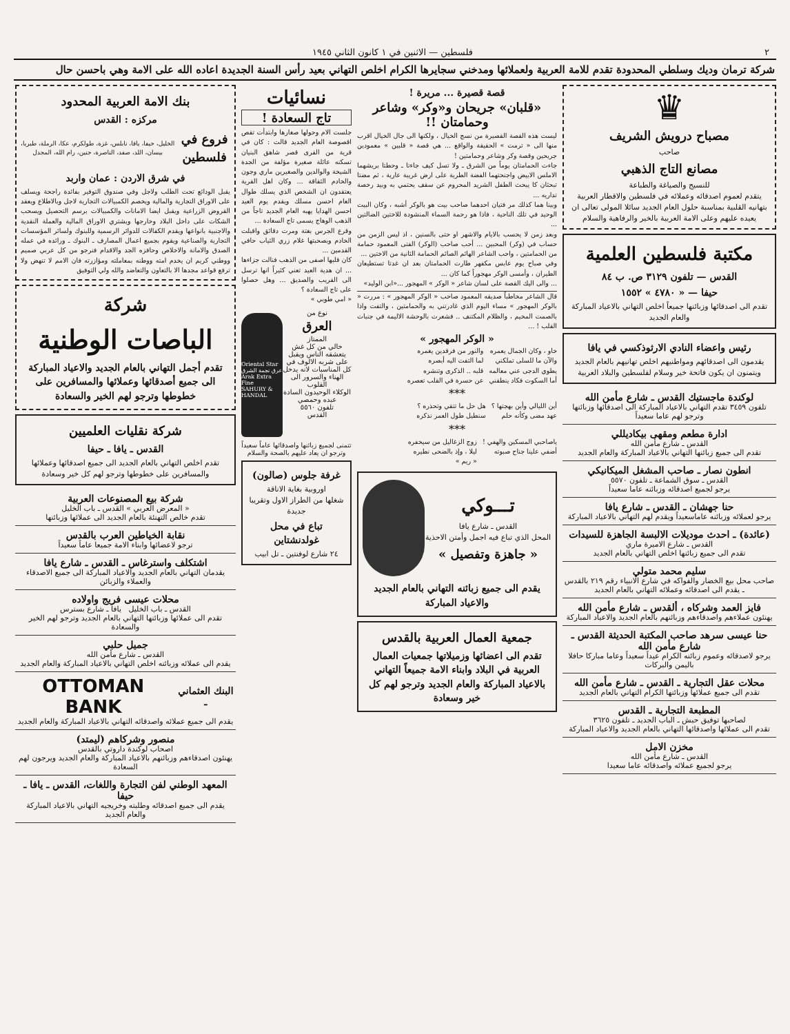٢ فلسطين — الاثنين في ١ كانون الثاني ١٩٤٥
شركة ترمان وديك وسلطي المحدودة تقدم للامة العربية ولعملائها ومدخني سجايرها الكرام اخلص التهاني بعيد رأس السنة الجديدة اعاده الله على الامة وهي باحسن حال
♛
مصباح درويش الشريف
صاحب
مصانع التاج الذهبي
للنسيج والصياغة والطباعة
يتقدم لعموم اصدقائه وعملائه في فلسطين والاقطار العربية بتهانيه القلبية بمناسبة حلول العام الجديد سائلا المولى تعالى ان يعيده عليهم وعلى الامة العربية بالخير والرفاهية والسلام
مكتبة فلسطين العلمية
القدس — تلفون ٣١٢٩ ص. ب ٨٤
حيفا — « ٤٧٨٠ » ١٥٥٢
تقدم الى اصدقائها وزبائنها جميعاً اخلص التهاني بالاعياد المباركة والعام الجديد
رئيس واعضاء النادي الارثوذكسي في يافا
يقدمون الى اصدقائهم ومواطنيهم اخلص تهانيهم بالعام الجديد ويتمنون ان يكون فاتحة خير وسلام لفلسطين والبلاد العربية
لوكندة ماجستيك القدس ـ شارع مأمن الله
تلفون ٣٤٥٩ تقدم التهاني بالاعياد المباركة الى اصدقائها وزبائنها وترجو لهم عاما سعيداً
ادارة مطعم ومقهى بيكاديللي
القدس ـ شارع مأمن الله
تقدم الى جميع زبائنها التهاني بالاعياد المباركة والعام الجديد
انطون نصار ـ صاحب المشغل الميكانيكي
القدس ـ سوق الشماعة ـ تلفون ٥٥٧٠
يرجو لجميع اصدقائه وزبائنه عاما سعيداً
حنا جهشان ـ القدس ـ شارع يافا
يرجو لعملائه وزبائنه عاماسعيداً ويقدم لهم التهاني بالاعياد المباركة
(عائدة) ـ احدث موديلات الالبسة الجاهزة للسيدات
القدس ـ شارع الاميرة ماري
تقدم الى جميع زبائنها اخلص التهاني بالعام الجديد
سليم محمد متولي
صاحب محل بيع الخضار والفواكه في شارع الانبياء رقم ٢١٩ بالقدس ـ يقدم الى اصدقائه وعملائه التهاني بالعام الجديد
فايز العمد وشركاه ، ألقدس ـ شارع مأمن الله
يهنئون عملاءهم واصدقاءهم وزبائنهم بالعام الجديد والاعياد المباركة
حنا عيسى سرهد صاحب المكتبة الحديثة القدس ـ شارع مأمن الله
يرجو لاصدقائه وعموم زبائنه الكرام عيداً سعيداً وعاما مباركا حافلا باليمن والبركات
محلات عقل التجارية ـ القدس ـ شارع مأمن الله
تقدم الى جميع عملائها وزبائنها الكرام التهاني بالعام الجديد
المطبعة التجارية ـ القدس
لصاحبها توفيق حبش ـ الباب الجديد ـ تلفون ٣٦٢٥
تقدم الى عملائها واصدقائها التهاني بالعام الجديد والاعياد المباركة
مخزن الامل
القدس ـ شارع مأمن الله
يرجو لجميع عملائه واصدقائه عاما سعيدا
قصة قصيرة ... مريرة !
«قلبان» جريحان و«وكر» وشاعر وحمامتان !!
ليست هذه القصة القصيرة من نسج الخيال ، ولكنها الى جال الخيال اقرب منها الى « ترمت » الحقيقة والواقع ... هي قصة « قلبين » معمودين جريحين وقصة وكر وشاعر وحمامتين !
جاءت الحمامتان يوماً من الشرق ـ ولا تسل كيف جاءتا ـ وحطتا بريشهما الاملس الابيض واجنحتهما الفضة الطرية على ارض غريبة عارية ، ثم مضتا تبحثان كا يبحث الطفل الشريد المحروم عن سقف يحتمي به وبيد رخصة تداريه ...
وبينا هما كذلك مر فتيان احدهما صاحب بيت هو بالوكر أشبه ، وكان البيت الوحيد في تلك الناحية ، فاذا هو رحمة السماء المنشودة للاختين الضالتين ...
وبعد زمن لا يحسب بالايام والاشهر او حتى بالسنين ، اذ ليس الزمن من حساب في (وكر) المحبين ... أحب صاحب (الوكر) الفتى المعمود حمامة من الحمامتين ، واحب الشاعر الهائم الصائم الحمامة الثانية من الاختين ...
وفي صباح يوم عابس مكفهر طارت الحمامتان بعد ان غدتا تستطيعان الطيران ، وأمسى الوكر مهجوراً كما كان ...
... والى اليك القصة على لسان شاعر « الوكر » المهجور ...«ابن الوليد»
قال الشاعر مخاطباً صديقه المعمود صاحب « الوكر المهجور » : مررت « بالوكر المهجور » مساء اليوم الذي غادرتني به والحمامتين ، والتفت واذا بالصمت المخيم ، والظلام المكتنف .. فشعرت بالوحشة الاليمة في جنبات القلب ! ...
« الوكر المهجور »
خاو ، وكان الجمال يعمره
والآن ما للسلى تملكني
يطوي الدجى عني معالمه
أما السكوت فكاد ينطقني
والنور من فرقدين يغمره
لما التفت اليه أبصره
قلبه .. الذكرى وتنشره
عن حسرة في القلب تعصره
***
أين الليالي وأين بهجتها ؟
عهد مضى وكأنه حلم
هل حل ما تتقي وتحذره ؟
سنطيل طول العمر نذكره
***
ياصاحبي المسكين والهفي !
أضفي علينا جناح صبوته
زوج الزغاليل من سيخفره
ليلا ، وإذ بالضحى نطيره
« ريم »
تـــوكي
القدس ـ شارع يافا
المحل الذي تباع فيه اجمل وأمتن الاحذية
« جاهزة وتفصيل »
يقدم الى جميع زبائنه التهاني بالعام الجديد والاعياد المباركة
جمعية العمال العربية بالقدس
تقدم الى اعضائها وزميلاتها جمعيات العمال العربية في البلاد وابناء الامة جميعاً التهاني بالاعياد المباركة والعام الجديد وترجو لهم كل خير وسعادة
نسائيات
تاج السعادة !
جلست الام وحولها صغارها وابتدأت تقص اقصوصة العام الجديد قالت : كان في قرية من القرى قصر شاهق البنيان تسكنه عائلة صغيرة مؤلفة من الجدة الشيخة والوالدين والصغيرين ماري وجون والخادم الثقاقة ... وكان اهل القرية يعتقدون ان الشخص الذي يسلك طوال العام احسن مسلك ويقدم يوم العيد احسن الهدايا يهبه العام الجديد تاجاً من الذهب الوهاج يسمى تاج السعادة ...
وقرع الجرس بغتة ومرت دقائق واقبلت الخادم وبصحبتها غلام زري الثياب حافي القدمين ...
كان قلبها اصفى من الذهب فنالت جزاءها ... ان هدية العيد تعني كثيراً انها ترسل الى القريب والصديق ... وهل حصلوا على تاج السعادة ؟
« امي طوبي »
نوع من
العرق
الممتاز
خالي من كل غش يتعشقه الناس ويقبل على شربه الالوف في كل المناسبات لانه يدخل الهناء والسرور الى القلوب
الوكلاء الوحيدون السادة
عبده وحمصي
تلفون ٥٥٦٠
القدس
Oriental Star
عرق نجمة الشرق
Arak Extra Fine
SAHURY & HANDAL
تتمنى لجميع زبائنها واصدقائها عاماً سعيداً وترجو ان يعاد عليهم بالصحة والسلام
غرفة جلوس (صالون)
اوروبية بغاية الاناقة
شغلها من الطراز الاول وتقريبا جديدة
تباع في محل غولدنشتاين
٢٤ شارع لوفنتين ـ تل ابيب
بنك الامة العربية المحدود
مركزه : القدس
فروع في فلسطين
الخليل، حيفا، يافا، نابلس، غزة، طولكرم، عكا، الرملة، طبريا، بيسان، اللد، صفد، الناصرة، جنين، رام الله، المجدل
في شرق الاردن : عمان واربد
يقبل الودائع تحت الطلب ولاجل وفي صندوق التوفير بفائدة راجحة ويسلف على الاوراق التجارية والمالية ويخصم الكمبيالات التجارية لاجل وبالاطلاع ويعقد القروض الزراعية ويقبل ايضا الامانات والكمبيالات برسم التحصيل ويسحب الشكات على داخل البلاد وخارجها ويشتري الاوراق المالية والعملة النقدية والاجنبية بانواعها ويقدم الكفالات للدوائر الرسمية وللبنوك ولسائر المؤسسات التجارية والصناعية ويقوم بجميع اعمال المصارف ـ البنوك ـ ورائده في عمله الصدق والامانة والاخلاص وحافزه الجد والاقدام فنرجو من كل عربي صميم ووطني كريم ان يخدم امته ووطنه بمعاملته ومؤازرته فان الامم لا تنهض ولا ترفع قواعد مجدها الا بالتعاون والتعاضد والله ولي التوفيق
شركة
الباصات الوطنية
تقدم أجمل التهاني بالعام الجديد والاعياد المباركة الى جميع أصدقائها وعملائها والمسافرين على خطوطها وترجو لهم الخير والسعادة
شركة نقليات العلميين
القدس ـ يافا ـ حيفا
تقدم اخلص التهاني بالعام الجديد الى جميع اصدقائها وعملائها والمسافرين على خطوطها وترجو لهم كل خير وسعادة
شركة بيع المصنوعات العربية
« المعرض العربي » القدس ـ باب الخليل
تقدم خالص التهنئة بالعام الجديد الى عملائها وزبائنها
نقابة الخياطين العرب بالقدس
ترجو لاعضائها وابناء الامة جميعا عاماً سعيداً
اشتكلف واسترغاس ـ القدس ـ شارع يافا
يقدمان التهاني بالعام الجديد والاعياد المباركة الى جميع الاصدقاء والعملاء والزبائن
محلات عيسى فريج واولاده
القدس ـ باب الخليل يافا ـ شارع بسترس
تقدم الى عملائها وزبائنها التهاني بالعام الجديد وترجو لهم الخير والسعادة
جميل حلبي
القدس ـ شارع مأمن الله
يقدم الى عملائه وزبائنه اخلص التهاني بالاعياد المباركة والعام الجديد
البنك العثماني ـ OTTOMAN BANK
يقدم الى جميع عملائه واصدقائه التهاني بالاعياد المباركة والعام الجديد
منصور وشركاهم (ليمتد)
اصحاب لوكندة داروتي بالقدس
يهنئون اصدقاءهم وزبائنهم بالاعياد المباركة والعام الجديد ويرجون لهم السعادة
المعهد الوطني لفن التجارة واللغات، القدس ـ يافا ـ حيفا
يقدم الى جميع اصدقائه وطلبته وخريجيه التهاني بالاعياد المباركة والعام الجديد